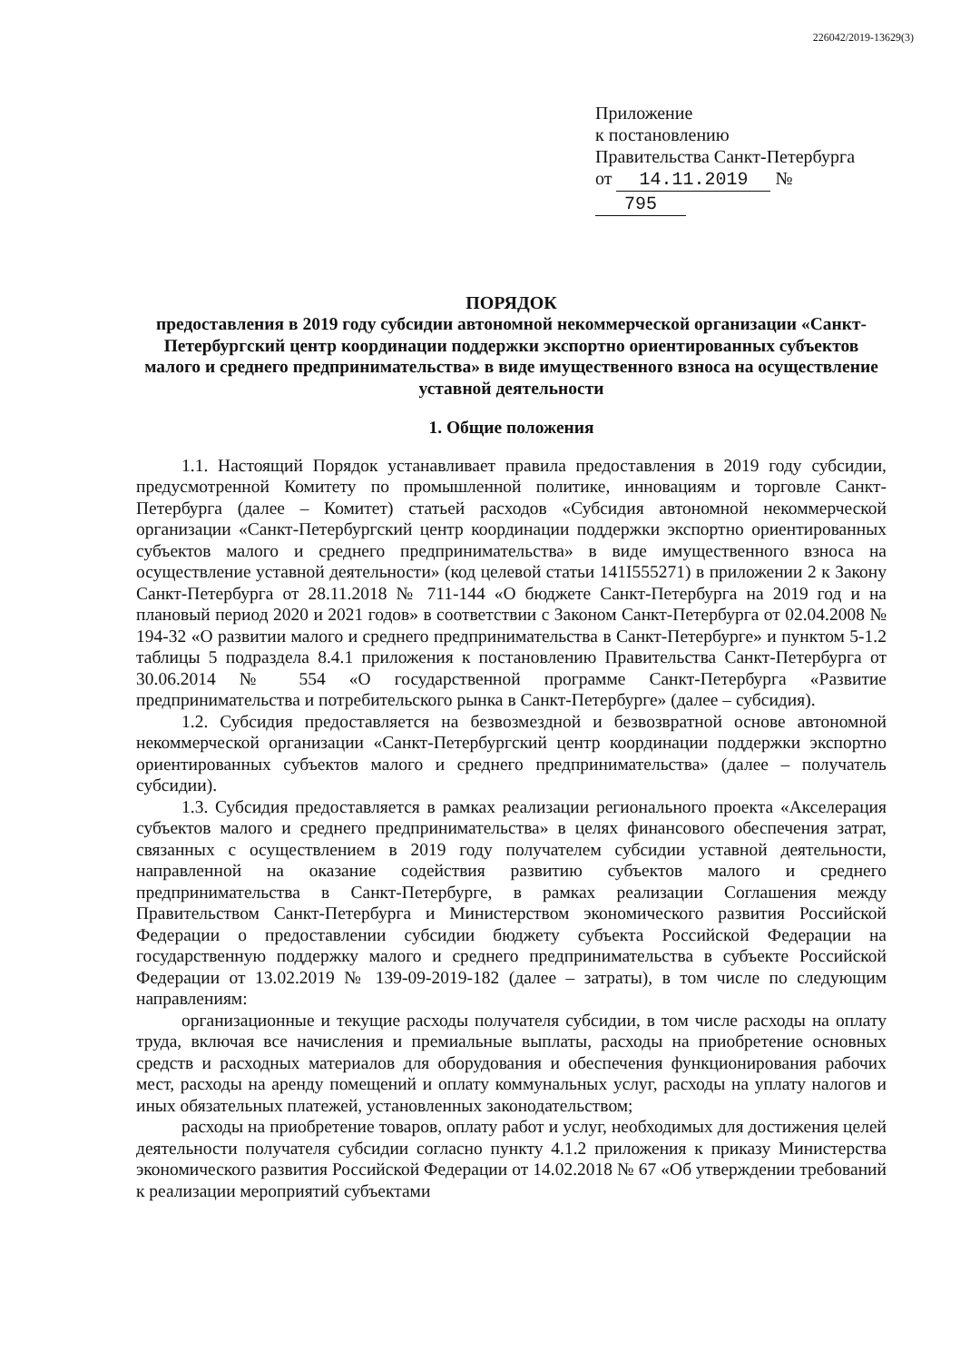226042/2019-13629(3)
Приложение
к постановлению
Правительства Санкт-Петербурга
от 14.11.2019 № 795
ПОРЯДОК
предоставления в 2019 году субсидии автономной некоммерческой организации «Санкт-Петербургский центр координации поддержки экспортно ориентированных субъектов малого и среднего предпринимательства» в виде имущественного взноса на осуществление уставной деятельности
1. Общие положения
1.1. Настоящий Порядок устанавливает правила предоставления в 2019 году субсидии, предусмотренной Комитету по промышленной политике, инновациям и торговле Санкт-Петербурга (далее – Комитет) статьей расходов «Субсидия автономной некоммерческой организации «Санкт-Петербургский центр координации поддержки экспортно ориентированных субъектов малого и среднего предпринимательства» в виде имущественного взноса на осуществление уставной деятельности» (код целевой статьи 141I555271) в приложении 2 к Закону Санкт-Петербурга от 28.11.2018 № 711-144 «О бюджете Санкт-Петербурга на 2019 год и на плановый период 2020 и 2021 годов» в соответствии с Законом Санкт-Петербурга от 02.04.2008 № 194-32 «О развитии малого и среднего предпринимательства в Санкт-Петербурге» и пунктом 5-1.2 таблицы 5 подраздела 8.4.1 приложения к постановлению Правительства Санкт-Петербурга от 30.06.2014 № 554 «О государственной программе Санкт-Петербурга «Развитие предпринимательства и потребительского рынка в Санкт-Петербурге» (далее – субсидия).
1.2. Субсидия предоставляется на безвозмездной и безвозвратной основе автономной некоммерческой организации «Санкт-Петербургский центр координации поддержки экспортно ориентированных субъектов малого и среднего предпринимательства» (далее – получатель субсидии).
1.3. Субсидия предоставляется в рамках реализации регионального проекта «Акселерация субъектов малого и среднего предпринимательства» в целях финансового обеспечения затрат, связанных с осуществлением в 2019 году получателем субсидии уставной деятельности, направленной на оказание содействия развитию субъектов малого и среднего предпринимательства в Санкт-Петербурге, в рамках реализации Соглашения между Правительством Санкт-Петербурга и Министерством экономического развития Российской Федерации о предоставлении субсидии бюджету субъекта Российской Федерации на государственную поддержку малого и среднего предпринимательства в субъекте Российской Федерации от 13.02.2019 № 139-09-2019-182 (далее – затраты), в том числе по следующим направлениям:
организационные и текущие расходы получателя субсидии, в том числе расходы на оплату труда, включая все начисления и премиальные выплаты, расходы на приобретение основных средств и расходных материалов для оборудования и обеспечения функционирования рабочих мест, расходы на аренду помещений и оплату коммунальных услуг, расходы на уплату налогов и иных обязательных платежей, установленных законодательством;
расходы на приобретение товаров, оплату работ и услуг, необходимых для достижения целей деятельности получателя субсидии согласно пункту 4.1.2 приложения к приказу Министерства экономического развития Российской Федерации от 14.02.2018 № 67 «Об утверждении требований к реализации мероприятий субъектами